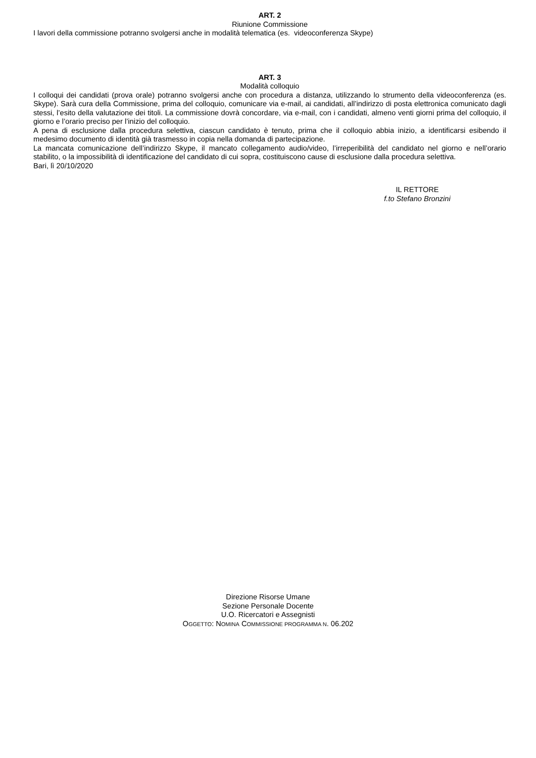ART. 2
Riunione Commissione
I lavori della commissione potranno svolgersi anche in modalità telematica (es. videoconferenza Skype)
ART. 3
Modalità colloquio
I colloqui dei candidati (prova orale) potranno svolgersi anche con procedura a distanza, utilizzando lo strumento della videoconferenza (es. Skype). Sarà cura della Commissione, prima del colloquio, comunicare via e-mail, ai candidati, all’indirizzo di posta elettronica comunicato dagli stessi, l’esito della valutazione dei titoli. La commissione dovrà concordare, via e-mail, con i candidati, almeno venti giorni prima del colloquio, il giorno e l’orario preciso per l’inizio del colloquio.
A pena di esclusione dalla procedura selettiva, ciascun candidato è tenuto, prima che il colloquio abbia inizio, a identificarsi esibendo il medesimo documento di identità già trasmesso in copia nella domanda di partecipazione.
La mancata comunicazione dell’indirizzo Skype, il mancato collegamento audio/video, l’irreperibilità del candidato nel giorno e nell’orario stabilito, o la impossibilità di identificazione del candidato di cui sopra, costituiscono cause di esclusione dalla procedura selettiva.
Bari, lì 20/10/2020
IL RETTORE
f.to Stefano Bronzini
Direzione Risorse Umane
Sezione Personale Docente
U.O. Ricercatori e Assegnisti
OGGETTO: NOMINA COMMISSIONE PROGRAMMA N. 06.202